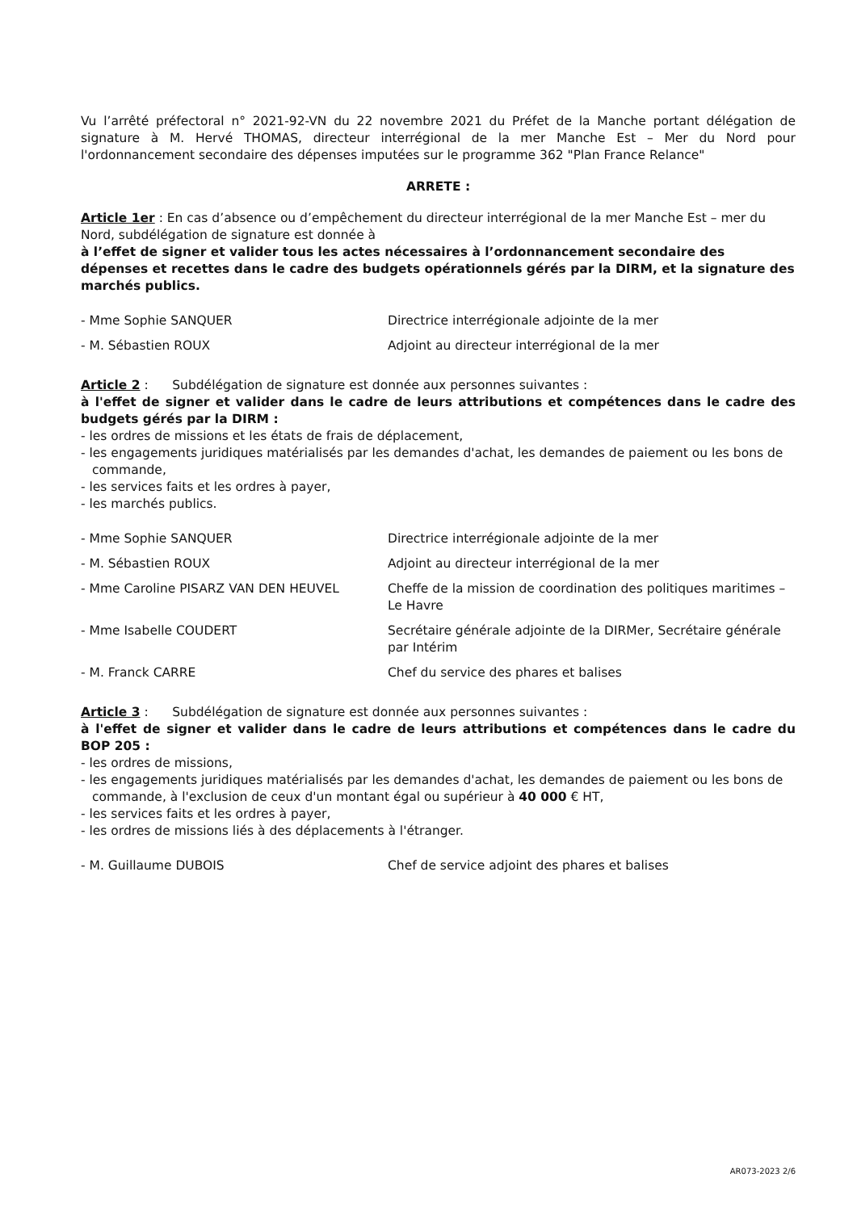Vu l’arrêté préfectoral n° 2021-92-VN du 22 novembre 2021 du Préfet de la Manche portant délégation de signature à M. Hervé THOMAS, directeur interrégional de la mer Manche Est – Mer du Nord pour l'ordonnancement secondaire des dépenses imputées sur le programme 362 "Plan France Relance"
ARRETE :
Article 1er : En cas d’absence ou d’empêchement du directeur interrégional de la mer Manche Est – mer du Nord, subdélégation de signature est donnée à
à l’effet de signer et valider tous les actes nécessaires à l’ordonnancement secondaire des dépenses et recettes dans le cadre des budgets opérationnels gérés par la DIRM, et la signature des marchés publics.
| - Mme Sophie SANQUER | Directrice interrégionale adjointe de la mer |
| - M. Sébastien ROUX | Adjoint au directeur interrégional de la mer |
Article 2 : Subdélégation de signature est donnée aux personnes suivantes :
à l'effet de signer et valider dans le cadre de leurs attributions et compétences dans le cadre des budgets gérés par la DIRM :
- les ordres de missions et les états de frais de déplacement,
- les engagements juridiques matérialisés par les demandes d'achat, les demandes de paiement ou les bons de commande,
- les services faits et les ordres à payer,
- les marchés publics.
| - Mme Sophie SANQUER | Directrice interrégionale adjointe de la mer |
| - M. Sébastien ROUX | Adjoint au directeur interrégional de la mer |
| - Mme Caroline PISARZ VAN DEN HEUVEL | Cheffe de la mission de coordination des politiques maritimes – Le Havre |
| - Mme Isabelle COUDERT | Secrétaire générale adjointe de la DIRMer, Secrétaire générale par Intérim |
| - M. Franck CARRE | Chef du service des phares et balises |
Article 3 : Subdélégation de signature est donnée aux personnes suivantes :
à l'effet de signer et valider dans le cadre de leurs attributions et compétences dans le cadre du BOP 205 :
- les ordres de missions,
- les engagements juridiques matérialisés par les demandes d'achat, les demandes de paiement ou les bons de commande, à l'exclusion de ceux d'un montant égal ou supérieur à 40 000 € HT,
- les services faits et les ordres à payer,
- les ordres de missions liés à des déplacements à l'étranger.
| - M. Guillaume DUBOIS | Chef de service adjoint des phares et balises |
AR073-2023 2/6